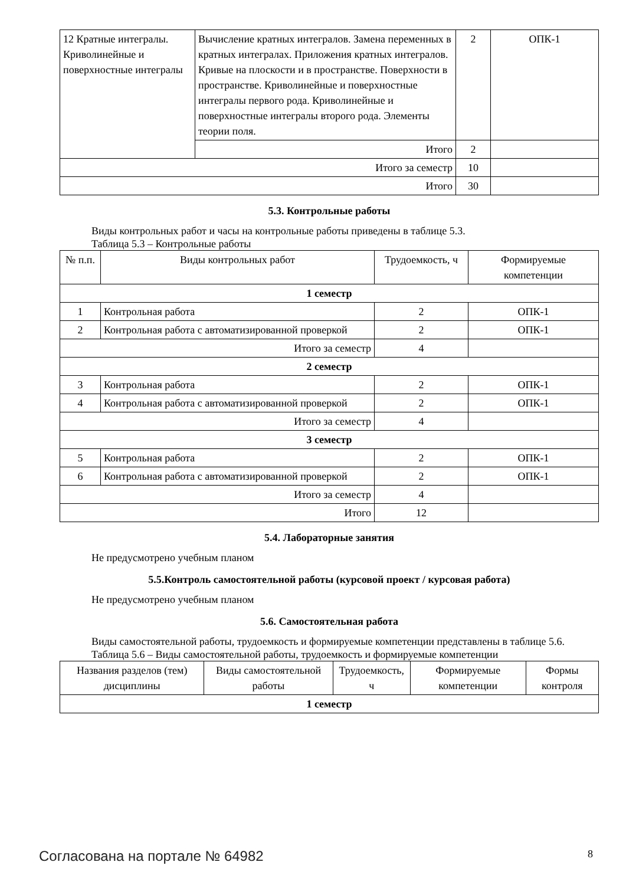| 12 Кратные интегралы. Криволинейные и поверхностные интегралы | Вычисление кратных интегралов. Замена переменных в кратных интегралах. Приложения кратных интегралов. Кривые на плоскости и в пространстве. Поверхности в пространстве. Криволинейные и поверхностные интегралы первого рода. Криволинейные и поверхностные интегралы второго рода. Элементы теории поля. | 2 | ОПК-1 |
| | Итого | 2 | |
| Итого за семестр | | 10 | |
| Итого | | 30 | |
5.3. Контрольные работы
Виды контрольных работ и часы на контрольные работы приведены в таблице 5.3.
Таблица 5.3 – Контрольные работы
| № п.п. | Виды контрольных работ | Трудоемкость, ч | Формируемые компетенции |
| --- | --- | --- | --- |
| 1 семестр | | | |
| 1 | Контрольная работа | 2 | ОПК-1 |
| 2 | Контрольная работа с автоматизированной проверкой | 2 | ОПК-1 |
| Итого за семестр | | 4 | |
| 2 семестр | | | |
| 3 | Контрольная работа | 2 | ОПК-1 |
| 4 | Контрольная работа с автоматизированной проверкой | 2 | ОПК-1 |
| Итого за семестр | | 4 | |
| 3 семестр | | | |
| 5 | Контрольная работа | 2 | ОПК-1 |
| 6 | Контрольная работа с автоматизированной проверкой | 2 | ОПК-1 |
| Итого за семестр | | 4 | |
| Итого | | 12 | |
5.4. Лабораторные занятия
Не предусмотрено учебным планом
5.5.Контроль самостоятельной работы (курсовой проект / курсовая работа)
Не предусмотрено учебным планом
5.6. Самостоятельная работа
Виды самостоятельной работы, трудоемкость и формируемые компетенции представлены в таблице 5.6.
Таблица 5.6 – Виды самостоятельной работы, трудоемкость и формируемые компетенции
| Названия разделов (тем) дисциплины | Виды самостоятельной работы | Трудоемкость, ч | Формируемые компетенции | Формы контроля |
| --- | --- | --- | --- | --- |
| 1 семестр | | | | |
Согласована на портале № 64982 8